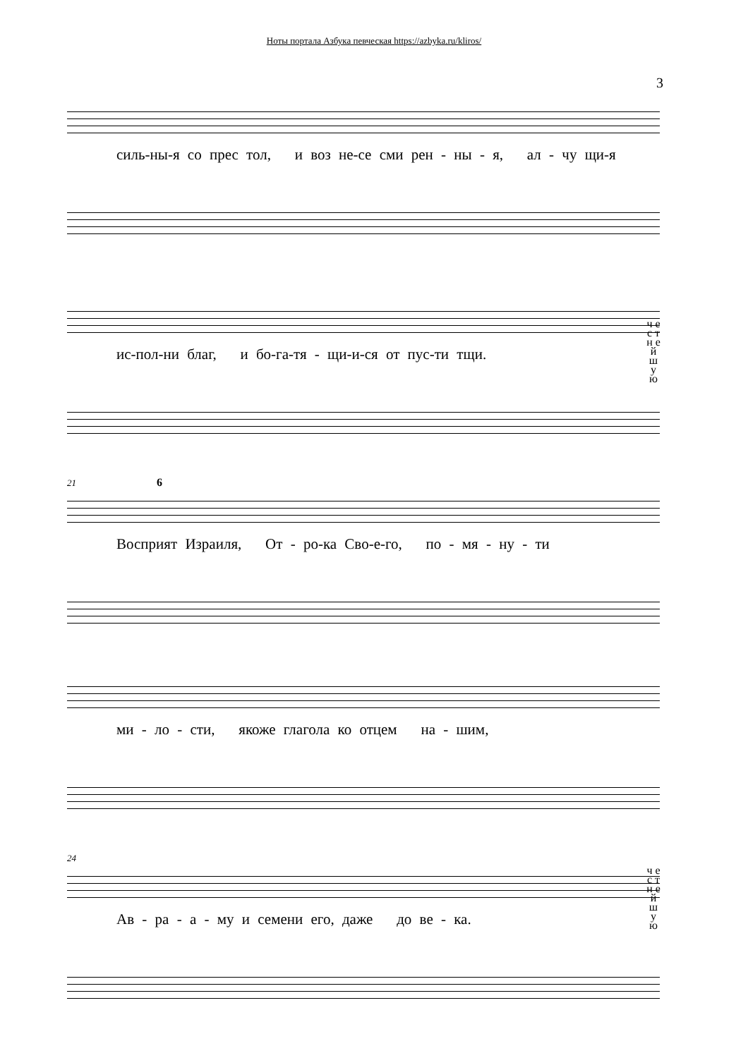Ноты портала Азбука певческая https://azbyka.ru/kliros/
3
силь-ны-я со прес тол, и воз не-се сми рен - ны - я, ал - чу щи-я
ис-пол-ни благ, и бо-га-тя - щи-и-ся от пус-ти тщи.
ч е с т н е й ш у ю
21 6
Восприят Израиля, От - ро-ка Сво-е-го, по - мя - ну - ти
ми - ло - сти, якоже глагола ко отцем на - шим,
24
Ав - ра - а - му и семени его, даже до ве - ка.
ч е с т н е й ш у ю